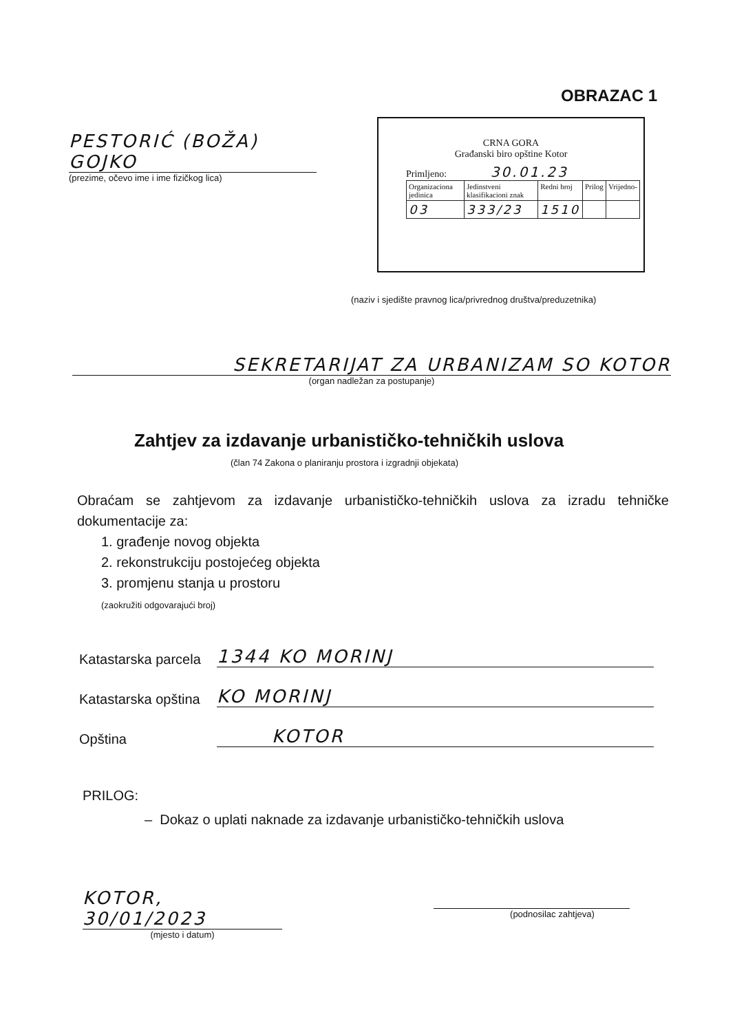OBRAZAC 1
PESTORIĆ (BOŽA) GOJKO
(prezime, očevo ime i ime fizičkog lica)
CRNA GORA
Građanski biro opštine Kotor
Primljeno: 30.01.23
| Organizaciona jedinica | Jedinstveni klasifikacioni znak | Redni broj | Prilog | Vrijedno- |
| 03 | 333/23 | 1510 | | |
(naziv i sjedište pravnog lica/privrednog društva/preduzetnika)
SEKRETARIJAT ZA URBANIZAM SO KOTOR
(organ nadležan za postupanje)
Zahtjev za izdavanje urbanističko-tehničkih uslova
(član 74 Zakona o planiranju prostora i izgradnji objekata)
Obraćam se zahtjevom za izdavanje urbanističko-tehničkih uslova za izradu tehničke dokumentacije za:
1. građenje novog objekta
2. rekonstrukciju postojećeg objekta
3. promjenu stanja u prostoru
(zaokružiti odgovarajući broj)
Katastarska parcela 1344 KO MORINJ
Katastarska opština KO MORINJ
Opština KOTOR
PRILOG:
– Dokaz o uplati naknade za izdavanje urbanističko-tehničkih uslova
KOTOR, 30/01/2023
(mjesto i datum)
(podnosilac zahtjeva)